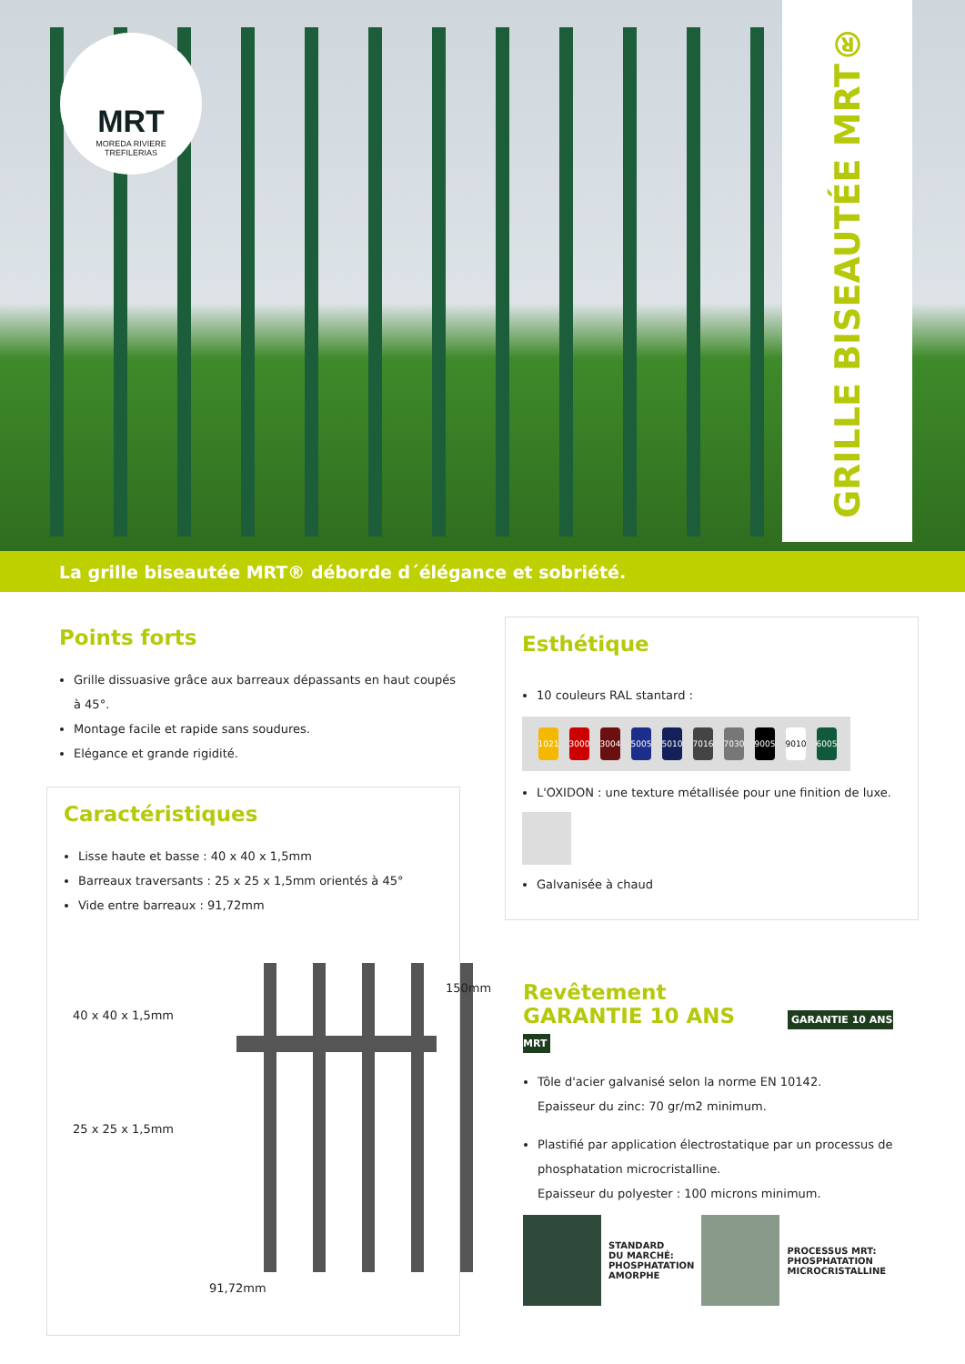MRT
MOREDA RIVIERE
TREFILERIAS
GRILLE BISEAUTÉE MRT®
La grille biseautée MRT® déborde d´élégance et sobriété.
Points forts
Grille dissuasive grâce aux barreaux dépassants en haut coupés à 45°.
Montage facile et rapide sans soudures.
Elégance et grande rigidité.
Caractéristiques
Lisse haute et basse : 40 x 40 x 1,5mm
Barreaux traversants : 25 x 25 x 1,5mm orientés à 45°
Vide entre barreaux : 91,72mm
40 x 40 x 1,5mm
150mm
25 x 25 x 1,5mm
91,72mm
Esthétique
10 couleurs RAL stantard :
1021 3000 3004 5005 5010 7016 7030 9005 9010 6005
L'OXIDON : une texture métallisée pour une finition de luxe.
Galvanisée à chaud
Revêtement
GARANTIE 10 ANS GARANTIE 10 ANS MRT
Tôle d'acier galvanisé selon la norme EN 10142.
Epaisseur du zinc: 70 gr/m2 minimum.
Plastifié par application électrostatique par un processus de phosphatation microcristalline.
Epaisseur du polyester : 100 microns minimum.
STANDARD
DU MARCHÉ:
PHOSPHATATION
AMORPHE
PROCESSUS MRT:
PHOSPHATATION
MICROCRISTALLINE